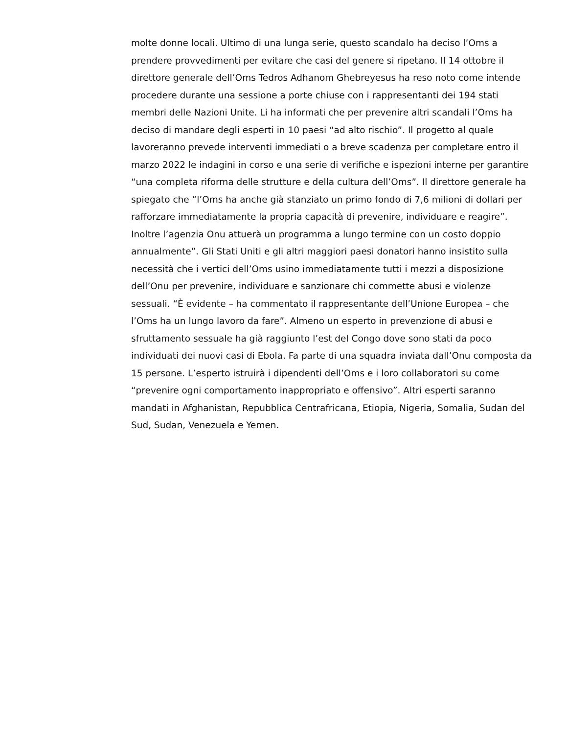molte donne locali. Ultimo di una lunga serie, questo scandalo ha deciso l’Oms a prendere provvedimenti per evitare che casi del genere si ripetano. Il 14 ottobre il direttore generale dell’Oms Tedros Adhanom Ghebreyesus ha reso noto come intende procedere durante una sessione a porte chiuse con i rappresentanti dei 194 stati membri delle Nazioni Unite. Li ha informati che per prevenire altri scandali l’Oms ha deciso di mandare degli esperti in 10 paesi “ad alto rischio”. Il progetto al quale lavoreranno prevede interventi immediati o a breve scadenza per completare entro il marzo 2022 le indagini in corso e una serie di verifiche e ispezioni interne per garantire “una completa riforma delle strutture e della cultura dell’Oms”. Il direttore generale ha spiegato che “l’Oms ha anche già stanziato un primo fondo di 7,6 milioni di dollari per rafforzare immediatamente la propria capacità di prevenire, individuare e reagire”. Inoltre l’agenzia Onu attuerà un programma a lungo termine con un costo doppio annualmente”. Gli Stati Uniti e gli altri maggiori paesi donatori hanno insistito sulla necessità che i vertici dell’Oms usino immediatamente tutti i mezzi a disposizione dell’Onu per prevenire, individuare e sanzionare chi commette abusi e violenze sessuali. “È evidente – ha commentato il rappresentante dell’Unione Europea – che l’Oms ha un lungo lavoro da fare”. Almeno un esperto in prevenzione di abusi e sfruttamento sessuale ha già raggiunto l’est del Congo dove sono stati da poco individuati dei nuovi casi di Ebola. Fa parte di una squadra inviata dall’Onu composta da 15 persone. L’esperto istruirà i dipendenti dell’Oms e i loro collaboratori su come “prevenire ogni comportamento inappropriato e offensivo”. Altri esperti saranno mandati in Afghanistan, Repubblica Centrafricana, Etiopia, Nigeria, Somalia, Sudan del Sud, Sudan, Venezuela e Yemen.